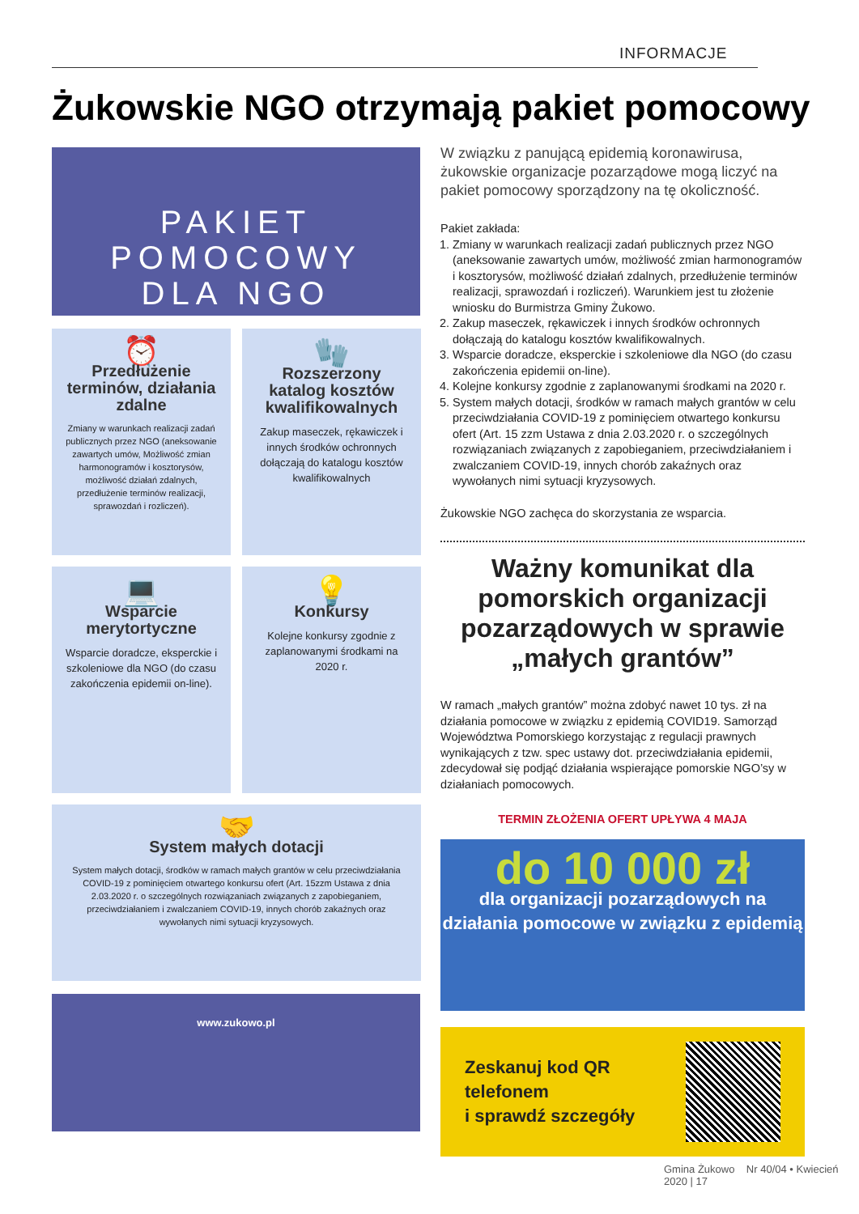INFORMACJE
Żukowskie NGO otrzymają pakiet pomocowy
PAKIET POMOCOWY
DLA NGO
⏰
Przedłużenie terminów, działania zdalne
Zmiany w warunkach realizacji zadań publicznych przez NGO (aneksowanie zawartych umów, Możliwość zmian harmonogramów i kosztorysów, możliwość działań zdalnych, przedłużenie terminów realizacji, sprawozdań i rozliczeń).
🧤
Rozszerzony katalog kosztów kwalifikowalnych
Zakup maseczek, rękawiczek i innych środków ochronnych dołączają do katalogu kosztów kwalifikowalnych
💻
Wsparcie merytortyczne
Wsparcie doradcze, eksperckie i szkoleniowe dla NGO (do czasu zakończenia epidemii on-line).
💡
Konkursy
Kolejne konkursy zgodnie z zaplanowanymi środkami na 2020 r.
🤝
System małych dotacji
System małych dotacji, środków w ramach małych grantów w celu przeciwdziałania COVID-19 z pominięciem otwartego konkursu ofert (Art. 15zzm Ustawa z dnia 2.03.2020 r. o szczególnych rozwiązaniach związanych z zapobieganiem, przeciwdziałaniem i zwalczaniem COVID-19, innych chorób zakaźnych oraz wywołanych nimi sytuacji kryzysowych.
www.zukowo.pl
W związku z panującą epidemią koronawirusa, żukowskie organizacje pozarządowe mogą liczyć na pakiet pomocowy sporządzony na tę okoliczność.
Pakiet zakłada:
1. Zmiany w warunkach realizacji zadań publicznych przez NGO (aneksowanie zawartych umów, możliwość zmian harmonogramów i kosztorysów, możliwość działań zdalnych, przedłużenie terminów realizacji, sprawozdań i rozliczeń). Warunkiem jest tu złożenie wniosku do Burmistrza Gminy Żukowo.
2. Zakup maseczek, rękawiczek i innych środków ochronnych dołączają do katalogu kosztów kwalifikowalnych.
3. Wsparcie doradcze, eksperckie i szkoleniowe dla NGO (do czasu zakończenia epidemii on-line).
4. Kolejne konkursy zgodnie z zaplanowanymi środkami na 2020 r.
5. System małych dotacji, środków w ramach małych grantów w celu przeciwdziałania COVID-19 z pominięciem otwartego konkursu ofert (Art. 15 zzm Ustawa z dnia 2.03.2020 r. o szczególnych rozwiązaniach związanych z zapobieganiem, przeciwdziałaniem i zwalczaniem COVID-19, innych chorób zakaźnych oraz wywołanych nimi sytuacji kryzysowych.
Żukowskie NGO zachęca do skorzystania ze wsparcia.
Ważny komunikat dla pomorskich organizacji pozarządowych w sprawie „małych grantów”
W ramach „małych grantów” można zdobyć nawet 10 tys. zł na działania pomocowe w związku z epidemią COVID19. Samorząd Województwa Pomorskiego korzystając z regulacji prawnych wynikających z tzw. spec ustawy dot. przeciwdziałania epidemii, zdecydował się podjąć działania wspierające pomorskie NGO’sy w działaniach pomocowych.
TERMIN ZŁOŻENIA OFERT UPŁYWA 4 MAJA
do 10 000 zł
dla organizacji pozarządowych na działania pomocowe w związku z epidemią
Zeskanuj kod QR telefonem
i sprawdź szczegóły
Gmina Żukowo Nr 40/04 • Kwiecień 2020 | 17